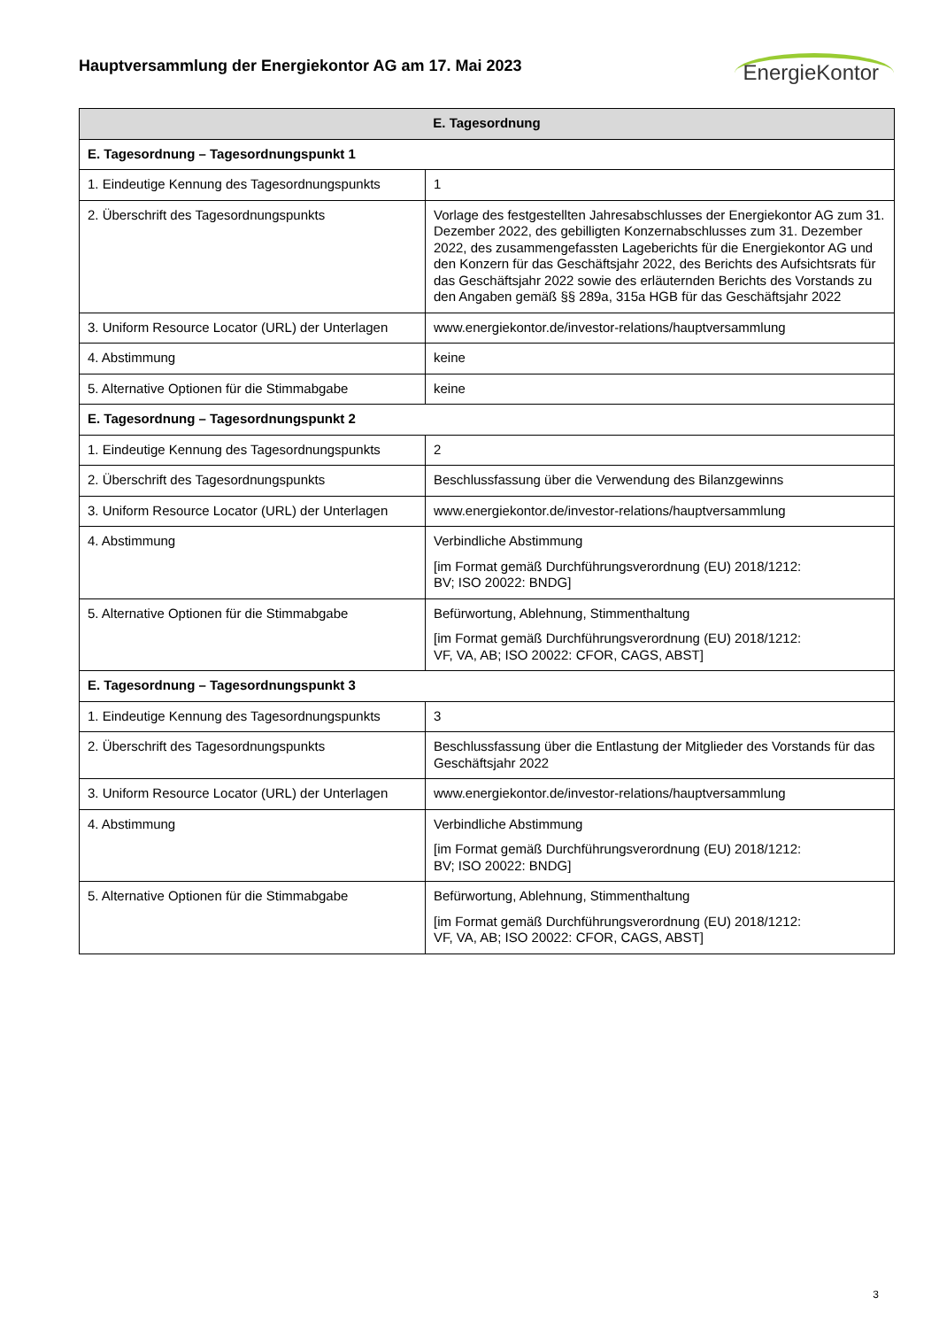Hauptversammlung der Energiekontor AG am 17. Mai 2023
EnergieKontor
| E. Tagesordnung | |
| --- | --- |
| E. Tagesordnung – Tagesordnungspunkt 1 | |
| 1. Eindeutige Kennung des Tagesordnungspunkts | 1 |
| 2. Überschrift des Tagesordnungspunkts | Vorlage des festgestellten Jahresabschlusses der Energiekontor AG zum 31. Dezember 2022, des gebilligten Konzernabschlusses zum 31. Dezember 2022, des zusammengefassten Lageberichts für die Energiekontor AG und den Konzern für das Geschäftsjahr 2022, des Berichts des Aufsichtsrats für das Geschäftsjahr 2022 sowie des erläuternden Berichts des Vorstands zu den Angaben gemäß §§ 289a, 315a HGB für das Geschäftsjahr 2022 |
| 3. Uniform Resource Locator (URL) der Unterlagen | www.energiekontor.de/investor-relations/hauptversammlung |
| 4. Abstimmung | keine |
| 5. Alternative Optionen für die Stimmabgabe | keine |
| E. Tagesordnung – Tagesordnungspunkt 2 | |
| 1. Eindeutige Kennung des Tagesordnungspunkts | 2 |
| 2. Überschrift des Tagesordnungspunkts | Beschlussfassung über die Verwendung des Bilanzgewinns |
| 3. Uniform Resource Locator (URL) der Unterlagen | www.energiekontor.de/investor-relations/hauptversammlung |
| 4. Abstimmung | Verbindliche Abstimmung [im Format gemäß Durchführungsverordnung (EU) 2018/1212: BV; ISO 20022: BNDG] |
| 5. Alternative Optionen für die Stimmabgabe | Befürwortung, Ablehnung, Stimmenthaltung [im Format gemäß Durchführungsverordnung (EU) 2018/1212: VF, VA, AB; ISO 20022: CFOR, CAGS, ABST] |
| E. Tagesordnung – Tagesordnungspunkt 3 | |
| 1. Eindeutige Kennung des Tagesordnungspunkts | 3 |
| 2. Überschrift des Tagesordnungspunkts | Beschlussfassung über die Entlastung der Mitglieder des Vorstands für das Geschäftsjahr 2022 |
| 3. Uniform Resource Locator (URL) der Unterlagen | www.energiekontor.de/investor-relations/hauptversammlung |
| 4. Abstimmung | Verbindliche Abstimmung [im Format gemäß Durchführungsverordnung (EU) 2018/1212: BV; ISO 20022: BNDG] |
| 5. Alternative Optionen für die Stimmabgabe | Befürwortung, Ablehnung, Stimmenthaltung [im Format gemäß Durchführungsverordnung (EU) 2018/1212: VF, VA, AB; ISO 20022: CFOR, CAGS, ABST] |
3